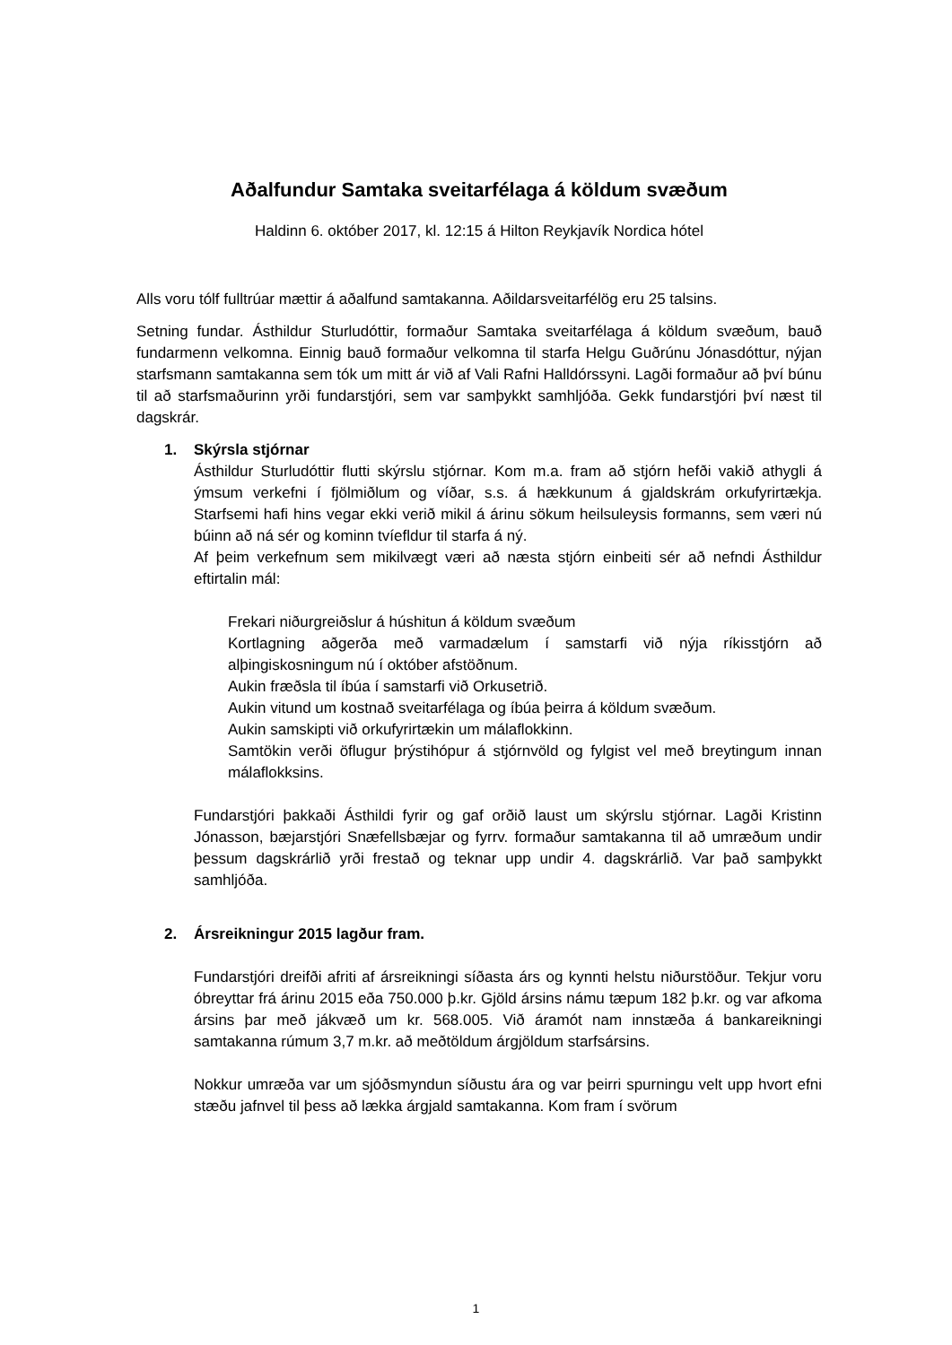Aðalfundur Samtaka sveitarfélaga á köldum svæðum
Haldinn 6. október 2017, kl. 12:15 á Hilton Reykjavík Nordica hótel
Alls voru tólf fulltrúar mættir á aðalfund samtakanna. Aðildarsveitarfélög eru 25 talsins.
Setning fundar. Ásthildur Sturludóttir, formaður Samtaka sveitarfélaga á köldum svæðum, bauð fundarmenn velkomna. Einnig bauð formaður velkomna til starfa Helgu Guðrúnu Jónasdóttur, nýjan starfsmann samtakanna sem tók um mitt ár við af Vali Rafni Halldórssyni. Lagði formaður að því búnu til að starfsmaðurinn yrði fundarstjóri, sem var samþykkt samhljóða. Gekk fundarstjóri því næst til dagskrár.
1. Skýrsla stjórnar
Ásthildur Sturludóttir flutti skýrslu stjórnar. Kom m.a. fram að stjórn hefði vakið athygli á ýmsum verkefni í fjölmiðlum og víðar, s.s. á hækkunum á gjaldskrám orkufyrirtækja. Starfsemi hafi hins vegar ekki verið mikil á árinu sökum heilsuleysis formanns, sem væri nú búinn að ná sér og kominn tvíefldur til starfa á ný.
Af þeim verkefnum sem mikilvægt væri að næsta stjórn einbeiti sér að nefndi Ásthildur eftirtalin mál:
Frekari niðurgreiðslur á húshitun á köldum svæðum
Kortlagning aðgerða með varmadælum í samstarfi við nýja ríkisstjórn að alþingiskosningum nú í október afstöðnum.
Aukin fræðsla til íbúa í samstarfi við Orkusetrið.
Aukin vitund um kostnað sveitarfélaga og íbúa þeirra á köldum svæðum.
Aukin samskipti við orkufyrirtækin um málaflokkinn.
Samtökin verði öflugur þrýstihópur á stjórnvöld og fylgist vel með breytingum innan málaflokksins.
Fundarstjóri þakkaði Ásthildi fyrir og gaf orðið laust um skýrslu stjórnar. Lagði Kristinn Jónasson, bæjarstjóri Snæfellsbæjar og fyrrv. formaður samtakanna til að umræðum undir þessum dagskrárlið yrði frestað og teknar upp undir 4. dagskrárlið. Var það samþykkt samhljóða.
2. Ársreikningur 2015 lagður fram.
Fundarstjóri dreifði afriti af ársreikningi síðasta árs og kynnti helstu niðurstöður. Tekjur voru óbreyttar frá árinu 2015 eða 750.000 þ.kr. Gjöld ársins námu tæpum 182 þ.kr. og var afkoma ársins þar með jákvæð um kr. 568.005. Við áramót nam innstæða á bankareikningi samtakanna rúmum 3,7 m.kr. að meðtöldum árgjöldum starfsársins.
Nokkur umræða var um sjóðsmyndun síðustu ára og var þeirri spurningu velt upp hvort efni stæðu jafnvel til þess að lækka árgjald samtakanna. Kom fram í svörum
1